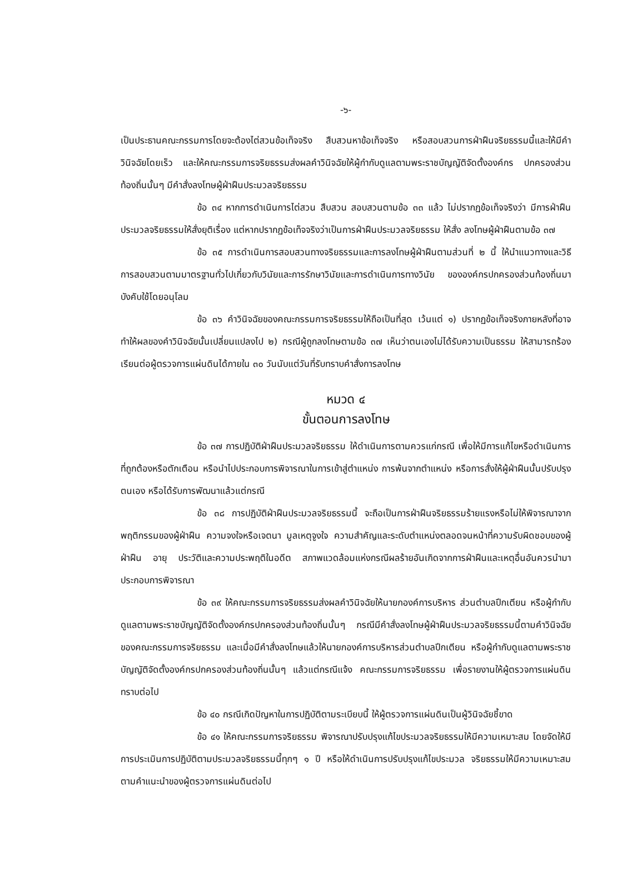-๖-
เป็นประธานคณะกรรมการโดยจะต้องไต่สวนข้อเท็จจริง สืบสวนหาข้อเท็จจริง หรือสอบสวนการฝ่าฝืนจริยธรรมนี้และให้มีคำวินิจฉัยโดยเร็ว และให้คณะกรรมการจริยธรรมส่งผลคำวินิจฉัยให้ผู้กำกับดูแลตามพระราชบัญญัติจัดตั้งองค์กร ปกครองส่วนท้องถิ่นนั้นๆ มีคำสั่งลงโทษผู้ฝ่าฝืนประมวลจริยธรรม
ข้อ ๓๔ หากการดำเนินการไต่สวน สืบสวน สอบสวนตามข้อ ๓๓ แล้ว ไม่ปรากฏข้อเท็จจริงว่า มีการฝ่าฝืนประมวลจริยธรรมให้สั่งยุติเรื่อง แต่หากปรากฏข้อเท็จจริงว่าเป็นการฝ่าฝืนประมวลจริยธรรม ให้สั่ง ลงโทษผู้ฝ่าฝืนตามข้อ ๓๗
ข้อ ๓๕ การดำเนินการสอบสวนทางจริยธรรมและการลงโทษผู้ฝ่าฝืนตามส่วนที่ ๒ นี้ ให้นำแนวทางและวิธีการสอบสวนตามมาตรฐานทั่วไปเกี่ยวกับวินัยและการรักษาวินัยและการดำเนินการทางวินัย ขององค์กรปกครองส่วนท้องถิ่นมาบังคับใช้โดยอนุโลม
ข้อ ๓๖ คำวินิจฉัยของคณะกรรมการจริยธรรมให้ถือเป็นที่สุด เว้นแต่ ๑) ปรากฏข้อเท็จจริงภายหลังที่อาจทำให้ผลของคำวินิจฉัยนั้นเปลี่ยนแปลงไป ๒) กรณีผู้ถูกลงโทษตามข้อ ๓๗ เห็นว่าตนเองไม่ได้รับความเป็นธรรม ให้สามารถร้องเรียนต่อผู้ตรวจการแผ่นดินได้ภายใน ๓๐ วันนับแต่วันที่รับทราบคำสั่งการลงโทษ
หมวด ๔
ขั้นตอนการลงโทษ
ข้อ ๓๗ การปฏิบัติฝ่าฝืนประมวลจริยธรรม ให้ดำเนินการตามควรแก่กรณี เพื่อให้มีการแก้ไขหรือดำเนินการที่ถูกต้องหรือตักเตือน หรือนำไปประกอบการพิจารณาในการเข้าสู่ตำแหน่ง การพ้นจากตำแหน่ง หรือการสั่งให้ผู้ฝ่าฝืนนั้นปรับปรุงตนเอง หรือได้รับการพัฒนาแล้วแต่กรณี
ข้อ ๓๘ การปฏิบัติฝ่าฝืนประมวลจริยธรรมนี้ จะถือเป็นการฝ่าฝืนจริยธรรมร้ายแรงหรือไม่ให้พิจารณาจากพฤติกรรมของผู้ฝ่าฝืน ความจงใจหรือเจตนา มูลเหตุจูงใจ ความสำคัญและระดับตำแหน่งตลอดจนหน้าที่ความรับผิดชอบของผู้ฝ่าฝืน อายุ ประวัติและความประพฤติในอดีต สภาพแวดล้อมแห่งกรณีผลร้ายอันเกิดจากการฝ่าฝืนและเหตุอื่นอันควรนำมาประกอบการพิจารณา
ข้อ ๓๙ ให้คณะกรรมการจริยธรรมส่งผลคำวินิจฉัยให้นายกองค์การบริหาร ส่วนตำบลปึกเตียน หรือผู้กำกับดูแลตามพระราชบัญญัติจัดตั้งองค์กรปกครองส่วนท้องถิ่นนั้นๆ กรณีมีคำสั่งลงโทษผู้ฝ่าฝืนประมวลจริยธรรมนี้ตามคำวินิจฉัยของคณะกรรมการจริยธรรม และเมื่อมีคำสั่งลงโทษแล้วให้นายกองค์การบริหารส่วนตำบลปึกเตียน หรือผู้กำกับดูแลตามพระราชบัญญัติจัดตั้งองค์กรปกครองส่วนท้องถิ่นนั้นๆ แล้วแต่กรณีแจ้ง คณะกรรมการจริยธรรม เพื่อรายงานให้ผู้ตรวจการแผ่นดินทราบต่อไป
ข้อ ๔๐ กรณีเกิดปัญหาในการปฏิบัติตามระเบียบนี้ ให้ผู้ตรวจการแผ่นดินเป็นผู้วินิจฉัยชี้ขาด
ข้อ ๔๑ ให้คณะกรรมการจริยธรรม พิจารณาปรับปรุงแก้ไขประมวลจริยธรรมให้มีความเหมาะสม โดยจัดให้มีการประเมินการปฏิบัติตามประมวลจริยธรรมนี้ทุกๆ ๑ ปี หรือให้ดำเนินการปรับปรุงแก้ไขประมวล จริยธรรมให้มีความเหมาะสมตามคำแนะนำของผู้ตรวจการแผ่นดินต่อไป